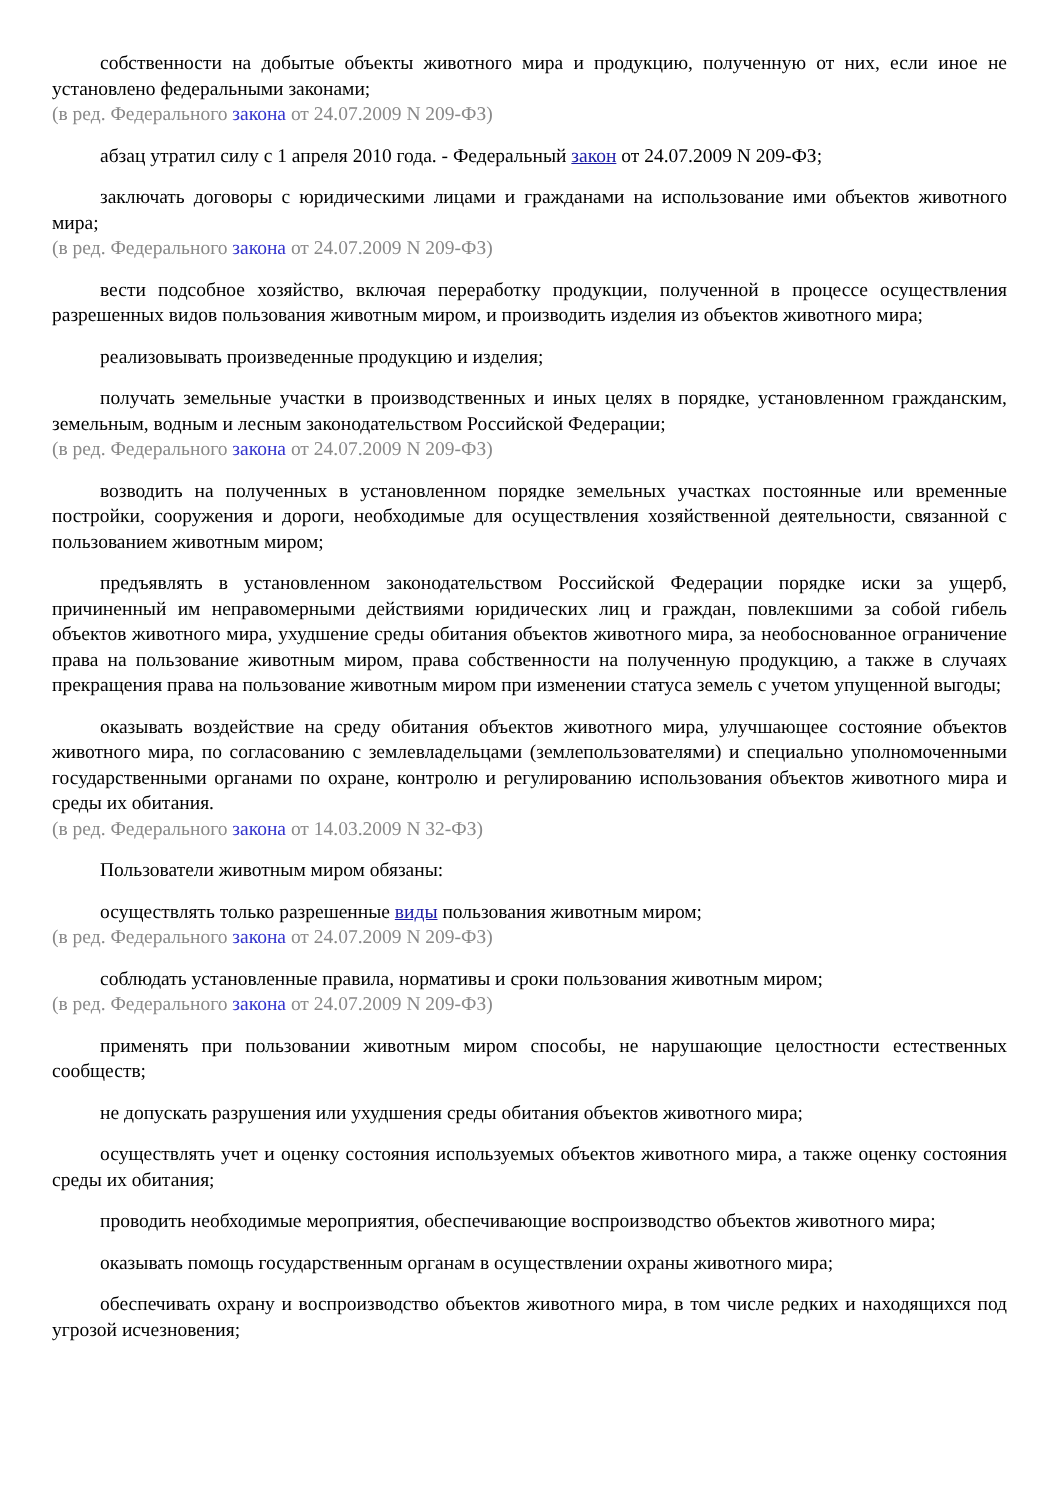собственности на добытые объекты животного мира и продукцию, полученную от них, если иное не установлено федеральными законами;
(в ред. Федерального закона от 24.07.2009 N 209-ФЗ)
абзац утратил силу с 1 апреля 2010 года. - Федеральный закон от 24.07.2009 N 209-ФЗ;
заключать договоры с юридическими лицами и гражданами на использование ими объектов животного мира;
(в ред. Федерального закона от 24.07.2009 N 209-ФЗ)
вести подсобное хозяйство, включая переработку продукции, полученной в процессе осуществления разрешенных видов пользования животным миром, и производить изделия из объектов животного мира;
реализовывать произведенные продукцию и изделия;
получать земельные участки в производственных и иных целях в порядке, установленном гражданским, земельным, водным и лесным законодательством Российской Федерации;
(в ред. Федерального закона от 24.07.2009 N 209-ФЗ)
возводить на полученных в установленном порядке земельных участках постоянные или временные постройки, сооружения и дороги, необходимые для осуществления хозяйственной деятельности, связанной с пользованием животным миром;
предъявлять в установленном законодательством Российской Федерации порядке иски за ущерб, причиненный им неправомерными действиями юридических лиц и граждан, повлекшими за собой гибель объектов животного мира, ухудшение среды обитания объектов животного мира, за необоснованное ограничение права на пользование животным миром, права собственности на полученную продукцию, а также в случаях прекращения права на пользование животным миром при изменении статуса земель с учетом упущенной выгоды;
оказывать воздействие на среду обитания объектов животного мира, улучшающее состояние объектов животного мира, по согласованию с землевладельцами (землепользователями) и специально уполномоченными государственными органами по охране, контролю и регулированию использования объектов животного мира и среды их обитания.
(в ред. Федерального закона от 14.03.2009 N 32-ФЗ)
Пользователи животным миром обязаны:
осуществлять только разрешенные виды пользования животным миром;
(в ред. Федерального закона от 24.07.2009 N 209-ФЗ)
соблюдать установленные правила, нормативы и сроки пользования животным миром;
(в ред. Федерального закона от 24.07.2009 N 209-ФЗ)
применять при пользовании животным миром способы, не нарушающие целостности естественных сообществ;
не допускать разрушения или ухудшения среды обитания объектов животного мира;
осуществлять учет и оценку состояния используемых объектов животного мира, а также оценку состояния среды их обитания;
проводить необходимые мероприятия, обеспечивающие воспроизводство объектов животного мира;
оказывать помощь государственным органам в осуществлении охраны животного мира;
обеспечивать охрану и воспроизводство объектов животного мира, в том числе редких и находящихся под угрозой исчезновения;